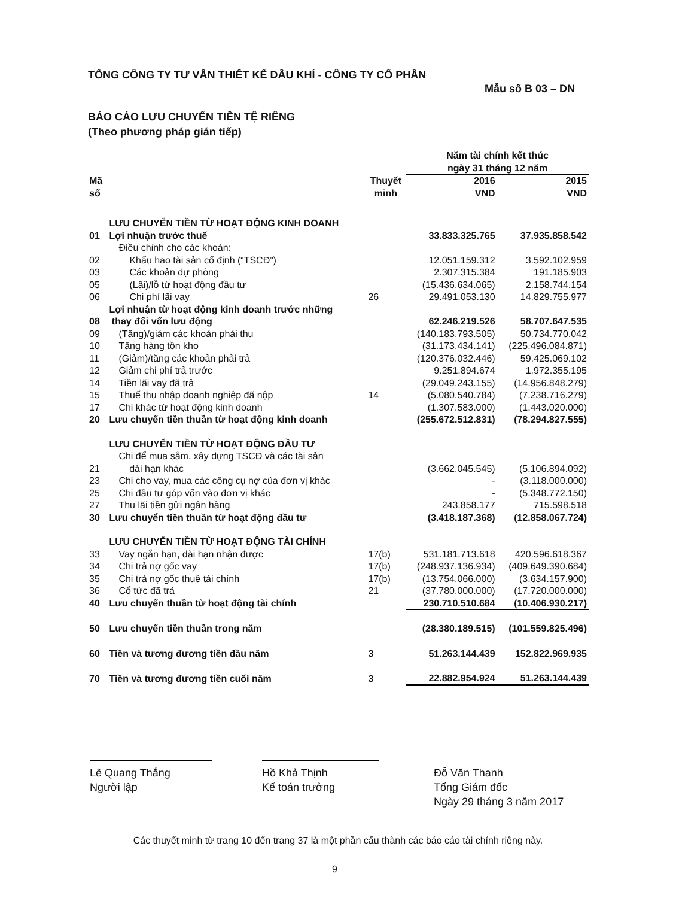TỔNG CÔNG TY TƯ VẤN THIẾT KẾ DẦU KHÍ - CÔNG TY CỔ PHẦN
Mẫu số B 03 – DN
BÁO CÁO LƯU CHUYỂN TIỀN TỆ RIÊNG
(Theo phương pháp gián tiếp)
| | | | Năm tài chính kết thúc ngày 31 tháng 12 năm | |
| --- | --- | --- | --- | --- |
| Mã số | | Thuyết minh | 2016 VND | 2015 VND |
| | LƯU CHUYỂN TIỀN TỪ HOẠT ĐỘNG KINH DOANH | | | |
| 01 | Lợi nhuận trước thuế | | 33.833.325.765 | 37.935.858.542 |
| | Điều chỉnh cho các khoản: | | | |
| 02 | Khấu hao tài sản cố định (“TSCĐ”) | | 12.051.159.312 | 3.592.102.959 |
| 03 | Các khoản dự phòng | | 2.307.315.384 | 191.185.903 |
| 05 | (Lãi)/lỗ từ hoạt động đầu tư | | (15.436.634.065) | 2.158.744.154 |
| 06 | Chi phí lãi vay | 26 | 29.491.053.130 | 14.829.755.977 |
| 08 | Lợi nhuận từ hoạt động kinh doanh trước những thay đổi vốn lưu động | | 62.246.219.526 | 58.707.647.535 |
| 09 | (Tăng)/giảm các khoản phải thu | | (140.183.793.505) | 50.734.770.042 |
| 10 | Tăng hàng tồn kho | | (31.173.434.141) | (225.496.084.871) |
| 11 | (Giảm)/tăng các khoản phải trả | | (120.376.032.446) | 59.425.069.102 |
| 12 | Giảm chi phí trả trước | | 9.251.894.674 | 1.972.355.195 |
| 14 | Tiền lãi vay đã trả | | (29.049.243.155) | (14.956.848.279) |
| 15 | Thuế thu nhập doanh nghiệp đã nộp | 14 | (5.080.540.784) | (7.238.716.279) |
| 17 | Chi khác từ hoạt động kinh doanh | | (1.307.583.000) | (1.443.020.000) |
| 20 | Lưu chuyển tiền thuần từ hoạt động kinh doanh | | (255.672.512.831) | (78.294.827.555) |
| | LƯU CHUYỂN TIỀN TỪ HOẠT ĐỘNG ĐẦU TƯ | | | |
| 21 | Chi để mua sắm, xây dựng TSCĐ và các tài sản dài hạn khác | | (3.662.045.545) | (5.106.894.092) |
| 23 | Chi cho vay, mua các công cụ nợ của đơn vị khác | | - | (3.118.000.000) |
| 25 | Chi đầu tư góp vốn vào đơn vị khác | | - | (5.348.772.150) |
| 27 | Thu lãi tiền gửi ngân hàng | | 243.858.177 | 715.598.518 |
| 30 | Lưu chuyển tiền thuần từ hoạt động đầu tư | | (3.418.187.368) | (12.858.067.724) |
| | LƯU CHUYỂN TIỀN TỪ HOẠT ĐỘNG TÀI CHÍNH | | | |
| 33 | Vay ngắn hạn, dài hạn nhận được | 17(b) | 531.181.713.618 | 420.596.618.367 |
| 34 | Chi trả nợ gốc vay | 17(b) | (248.937.136.934) | (409.649.390.684) |
| 35 | Chi trả nợ gốc thuê tài chính | 17(b) | (13.754.066.000) | (3.634.157.900) |
| 36 | Cổ tức đã trả | 21 | (37.780.000.000) | (17.720.000.000) |
| 40 | Lưu chuyển thuần từ hoạt động tài chính | | 230.710.510.684 | (10.406.930.217) |
| 50 | Lưu chuyển tiền thuần trong năm | | (28.380.189.515) | (101.559.825.496) |
| 60 | Tiền và tương đương tiền đầu năm | 3 | 51.263.144.439 | 152.822.969.935 |
| 70 | Tiền và tương đương tiền cuối năm | 3 | 22.882.954.924 | 51.263.144.439 |
Lê Quang Thắng
Người lập
Hồ Khả Thịnh
Kế toán trưởng
Đỗ Văn Thanh
Tổng Giám đốc
Ngày 29 tháng 3 năm 2017
Các thuyết minh từ trang 10 đến trang 37 là một phần cấu thành các báo cáo tài chính riêng này.
9